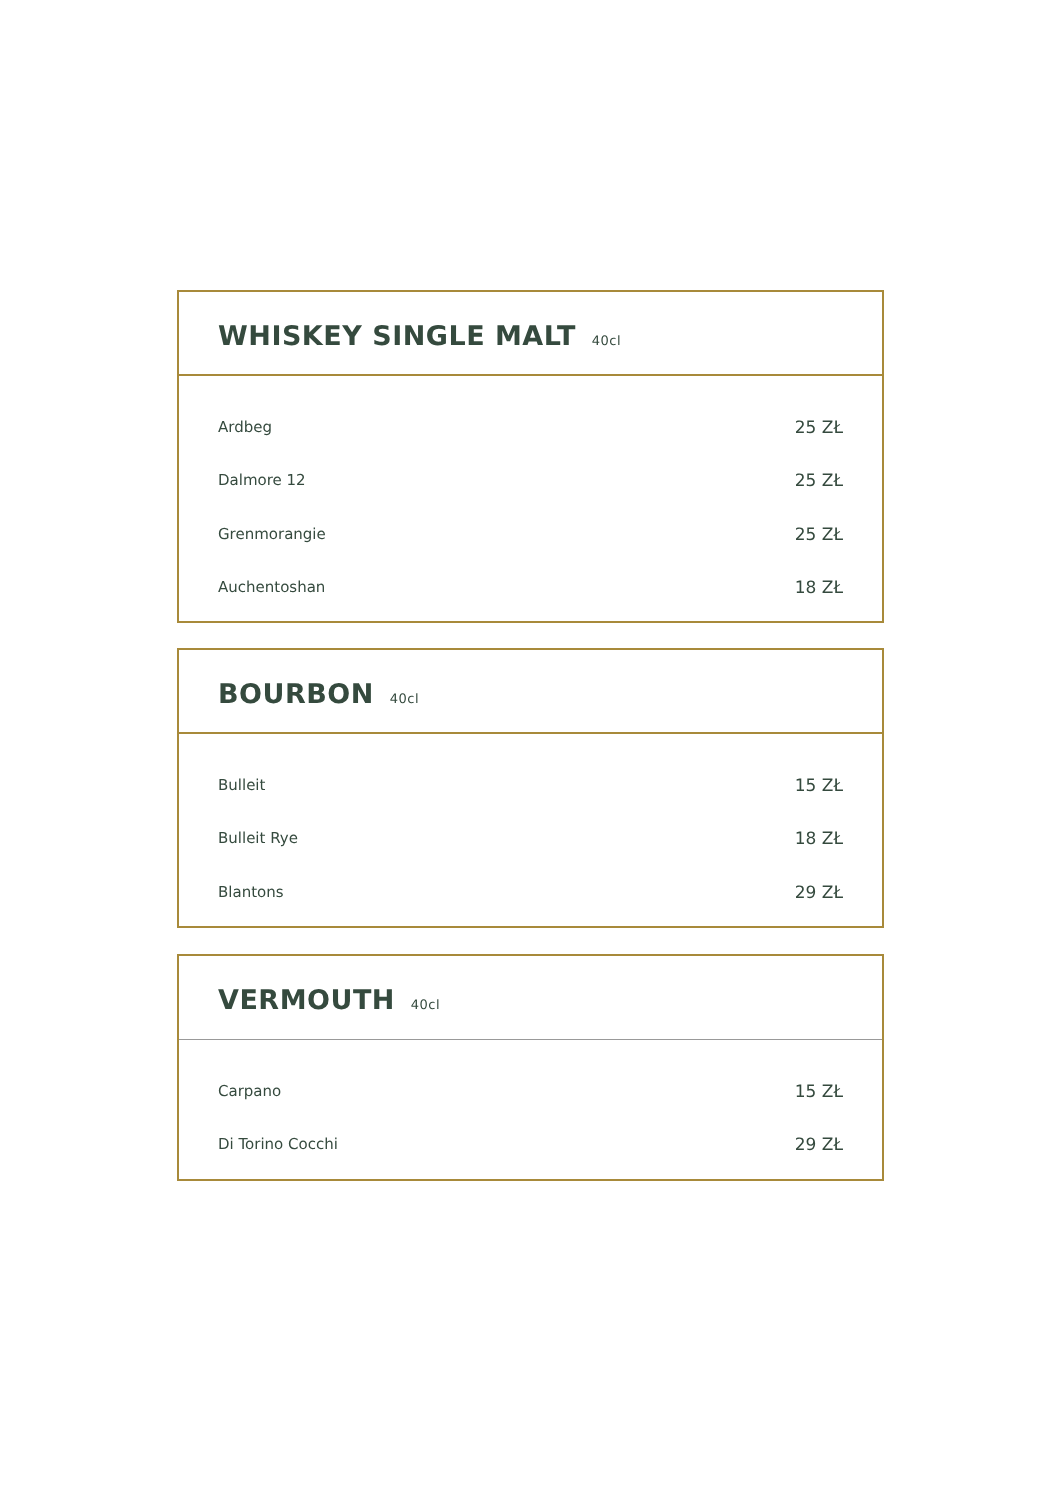WHISKEY SINGLE MALT 40cl
| Ardbeg | 25 ZŁ |
| Dalmore 12 | 25 ZŁ |
| Grenmorangie | 25 ZŁ |
| Auchentoshan | 18 ZŁ |
BOURBON 40cl
| Bulleit | 15 ZŁ |
| Bulleit Rye | 18 ZŁ |
| Blantons | 29 ZŁ |
VERMOUTH 40cl
| Carpano | 15 ZŁ |
| Di Torino Cocchi | 29 ZŁ |